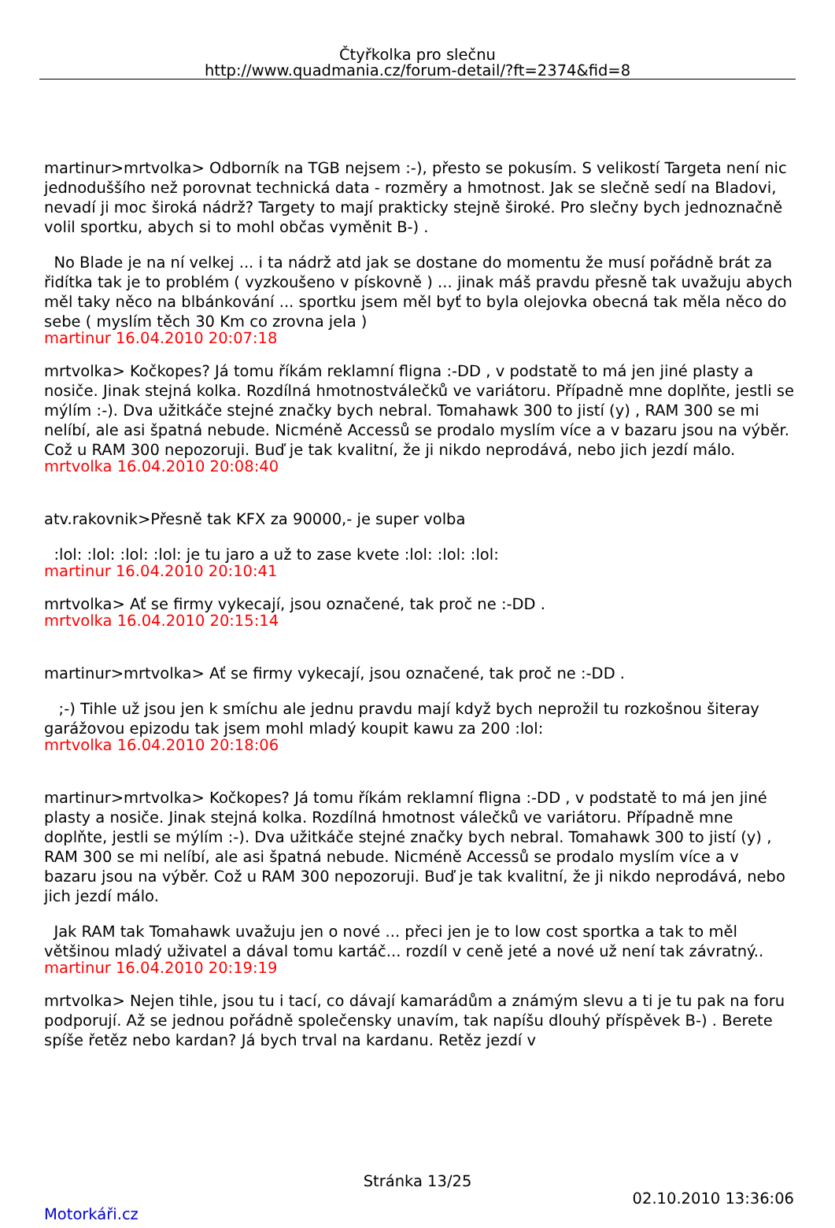Čtyřkolka pro slečnu
http://www.quadmania.cz/forum-detail/?ft=2374&fid=8
martinur>mrtvolka> Odborník na TGB nejsem :-), přesto se pokusím. S velikostí Targeta není nic jednoduššího než porovnat technická data - rozměry a hmotnost. Jak se slečně sedí na Bladovi, nevadí ji moc široká nádrž? Targety to mají prakticky stejně široké. Pro slečny bych jednoznačně volil sportku, abych si to mohl občas vyměnit B-) .
No Blade je na ní velkej ... i ta nádrž atd jak se dostane do momentu že musí pořádně brát za řidítka tak je to problém ( vyzkoušeno v pískovně ) ... jinak máš pravdu přesně tak uvažuju abych měl taky něco na blbánkování ... sportku jsem měl byť to byla olejovka obecná tak měla něco do sebe ( myslím těch 30 Km co zrovna jela )
martinur 16.04.2010 20:07:18
mrtvolka> Kočkopes? Já tomu říkám reklamní fligna :-DD , v podstatě to má jen jiné plasty a nosiče. Jinak stejná kolka. Rozdílná hmotnostválečků ve variátoru. Případně mne doplňte, jestli se mýlím :-). Dva užitkáče stejné značky bych nebral. Tomahawk 300 to jistí (y) , RAM 300 se mi nelíbí, ale asi špatná nebude. Nicméně Accessů se prodalo myslím více a v bazaru jsou na výběr. Což u RAM 300 nepozoruji. Buď je tak kvalitní, že ji nikdo neprodává, nebo jich jezdí málo.
mrtvolka 16.04.2010 20:08:40
atv.rakovnik>Přesně tak KFX za 90000,- je super volba
:lol: :lol: :lol: :lol: je tu jaro a už to zase kvete :lol: :lol: :lol:
martinur 16.04.2010 20:10:41
mrtvolka> Ať se firmy vykecají, jsou označené, tak proč ne :-DD .
mrtvolka 16.04.2010 20:15:14
martinur>mrtvolka> Ať se firmy vykecají, jsou označené, tak proč ne :-DD .
;-) Tihle už jsou jen k smíchu ale jednu pravdu mají když bych neprožil tu rozkošnou šiteray garážovou epizodu tak jsem mohl mladý koupit kawu za 200 :lol:
mrtvolka 16.04.2010 20:18:06
martinur>mrtvolka> Kočkopes? Já tomu říkám reklamní fligna :-DD , v podstatě to má jen jiné plasty a nosiče. Jinak stejná kolka. Rozdílná hmotnost válečků ve variátoru. Případně mne doplňte, jestli se mýlím :-). Dva užitkáče stejné značky bych nebral. Tomahawk 300 to jistí (y) , RAM 300 se mi nelíbí, ale asi špatná nebude. Nicméně Accessů se prodalo myslím více a v bazaru jsou na výběr. Což u RAM 300 nepozoruji. Buď je tak kvalitní, že ji nikdo neprodává, nebo jich jezdí málo.
Jak RAM tak Tomahawk uvažuju jen o nové ... přeci jen je to low cost sportka a tak to měl většinou mladý uživatel a dával tomu kartáč... rozdíl v ceně jeté a nové už není tak závratný..
martinur 16.04.2010 20:19:19
mrtvolka> Nejen tihle, jsou tu i tací, co dávají kamarádům a známým slevu a ti je tu pak na foru podporují. Až se jednou pořádně společensky unavím, tak napíšu dlouhý příspěvek B-) . Berete spíše řetěz nebo kardan? Já bych trval na kardanu. Retěz jezdí v
Stránka 13/25
02.10.2010 13:36:06
Motorkáři.cz